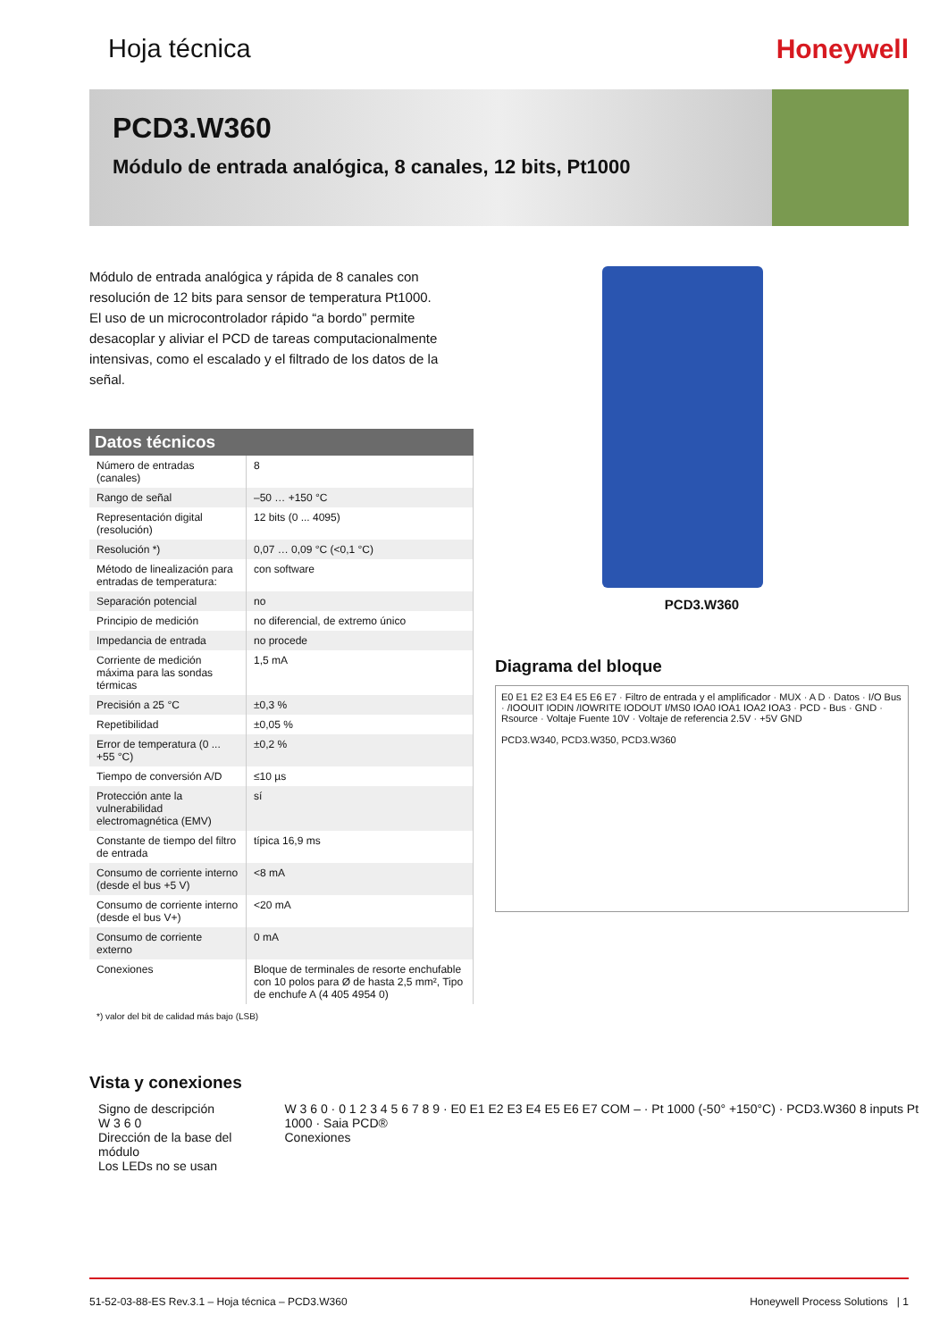Hoja técnica Honeywell
PCD3.W360
Módulo de entrada analógica, 8 canales, 12 bits, Pt1000
Módulo de entrada analógica y rápida de 8 canales con resolución de 12 bits para sensor de temperatura Pt1000.
El uso de un microcontrolador rápido “a bordo” permite desacoplar y aliviar el PCD de tareas computacionalmente intensivas, como el escalado y el filtrado de los datos de la señal.
| Datos técnicos | |
| --- | --- |
| Número de entradas (canales) | 8 |
| Rango de señal | –50 … +150 °C |
| Representación digital (resolución) | 12 bits (0 ... 4095) |
| Resolución *) | 0,07 … 0,09 °C (<0,1 °C) |
| Método de linealización para entradas de temperatura: | con software |
| Separación potencial | no |
| Principio de medición | no diferencial, de extremo único |
| Impedancia de entrada | no procede |
| Corriente de medición máxima para las sondas térmicas | 1,5 mA |
| Precisión a 25 °C | ±0,3 % |
| Repetibilidad | ±0,05 % |
| Error de temperatura (0 ... +55 °C) | ±0,2 % |
| Tiempo de conversión A/D | ≤10 µs |
| Protección ante la vulnerabilidad electromagnética (EMV) | sí |
| Constante de tiempo del filtro de entrada | típica 16,9 ms |
| Consumo de corriente interno (desde el bus +5 V) | <8 mA |
| Consumo de corriente interno (desde el bus V+) | <20 mA |
| Consumo de corriente externo | 0 mA |
| Conexiones | Bloque de terminales de resorte enchufable con 10 polos para Ø de hasta 2,5 mm², Tipo de enchufe A (4 405 4954 0) |
*) valor del bit de calidad más bajo (LSB)
PCD3.W360
Diagrama del bloque
E0 E1 E2 E3 E4 E5 E6 E7 · Filtro de entrada y el amplificador · MUX · A D · Datos · I/O Bus · /IOOUIT IODIN /IOWRITE IODOUT I/MS0 IOA0 IOA1 IOA2 IOA3 · PCD - Bus · GND · Rsource · Voltaje Fuente 10V · Voltaje de referencia 2.5V · +5V GND
PCD3.W340, PCD3.W350, PCD3.W360
Vista y conexiones
Signo de descripción
W 3 6 0
Dirección de la base del módulo
Los LEDs no se usan
W 3 6 0 · 0 1 2 3 4 5 6 7 8 9 · E0 E1 E2 E3 E4 E5 E6 E7 COM – · Pt 1000 (-50° +150°C) · PCD3.W360 8 inputs Pt 1000 · Saia PCD®
Conexiones
51-52-03-88-ES Rev.3.1 – Hoja técnica – PCD3.W360 Honeywell Process Solutions | 1